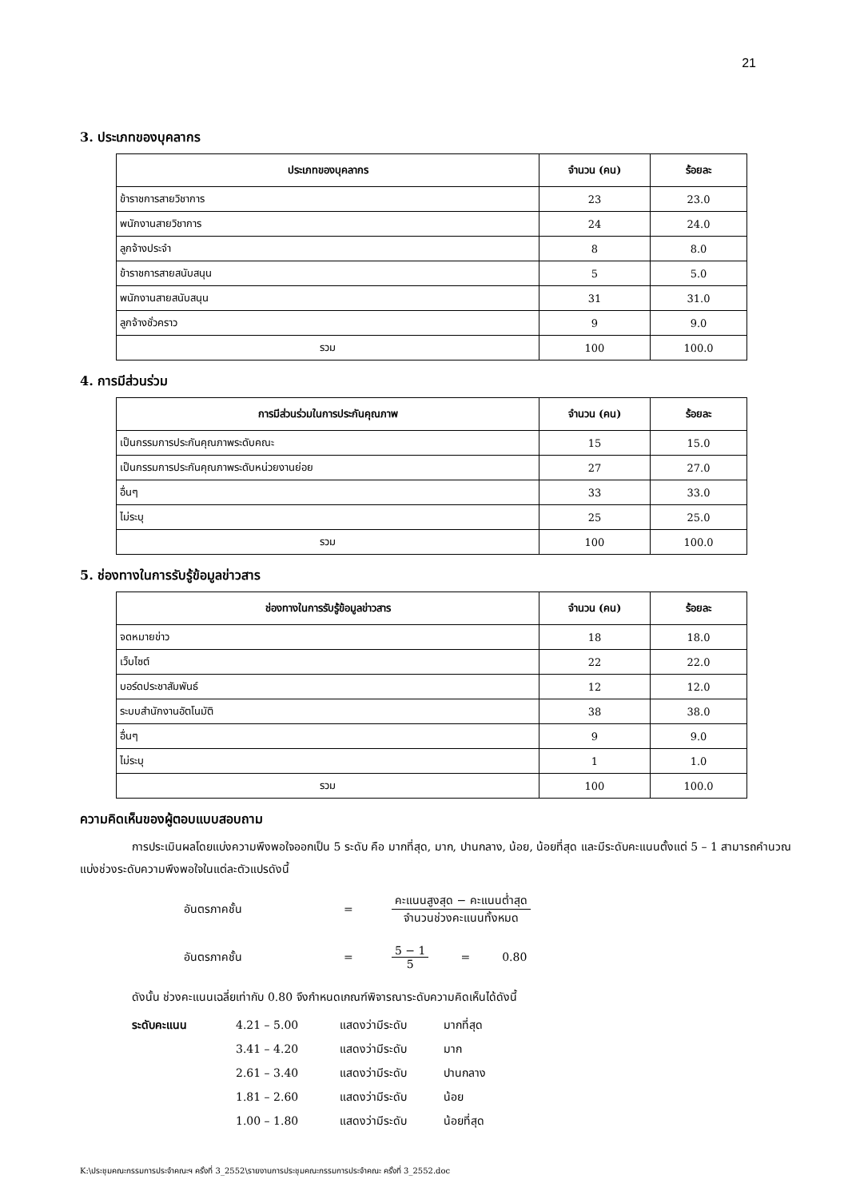21
3. ประเภทของบุคลากร
| ประเภทของบุคลากร | จำนวน (คน) | ร้อยละ |
| --- | --- | --- |
| ข้าราชการสายวิชาการ | 23 | 23.0 |
| พนักงานสายวิชาการ | 24 | 24.0 |
| ลูกจ้างประจำ | 8 | 8.0 |
| ข้าราชการสายสนับสนุน | 5 | 5.0 |
| พนักงานสายสนับสนุน | 31 | 31.0 |
| ลูกจ้างชั่วคราว | 9 | 9.0 |
| รวม | 100 | 100.0 |
4. การมีส่วนร่วม
| การมีส่วนร่วมในการประกันคุณภาพ | จำนวน (คน) | ร้อยละ |
| --- | --- | --- |
| เป็นกรรมการประกันคุณภาพระดับคณะ | 15 | 15.0 |
| เป็นกรรมการประกันคุณภาพระดับหน่วยงานย่อย | 27 | 27.0 |
| อื่นๆ | 33 | 33.0 |
| ไม่ระบุ | 25 | 25.0 |
| รวม | 100 | 100.0 |
5. ช่องทางในการรับรู้ข้อมูลข่าวสาร
| ช่องทางในการรับรู้ข้อมูลข่าวสาร | จำนวน (คน) | ร้อยละ |
| --- | --- | --- |
| จดหมายข่าว | 18 | 18.0 |
| เว็บไซต์ | 22 | 22.0 |
| บอร์ดประชาสัมพันธ์ | 12 | 12.0 |
| ระบบสำนักงานอัตโนมัติ | 38 | 38.0 |
| อื่นๆ | 9 | 9.0 |
| ไม่ระบุ | 1 | 1.0 |
| รวม | 100 | 100.0 |
ความคิดเห็นของผู้ตอบแบบสอบถาม
การประเมินผลโดยแบ่งความพึงพอใจออกเป็น 5 ระดับ คือ มากที่สุด, มาก, ปานกลาง, น้อย, น้อยที่สุด และมีระดับคะแนนตั้งแต่ 5 – 1 สามารถคำนวณแบ่งช่วงระดับความพึงพอใจในแต่ละตัวแปรดังนี้
อันตรภาคชั้น = คะแนนสูงสุด − คะแนนต่ำสุด จำนวนช่วงคะแนนทั้งหมด
อันตรภาคชั้น = 5 − 1 5 = 0.80
ดังนั้น ช่วงคะแนนเฉลี่ยเท่ากับ 0.80 จึงกำหนดเกณฑ์พิจารณาระดับความคิดเห็นได้ดังนี้
ระดับคะแนน 4.21 – 5.00 แสดงว่ามีระดับ มากที่สุด 3.41 – 4.20 แสดงว่ามีระดับ มาก 2.61 – 3.40 แสดงว่ามีระดับ ปานกลาง 1.81 – 2.60 แสดงว่ามีระดับ น้อย 1.00 – 1.80 แสดงว่ามีระดับ น้อยที่สุด
K:\ประชุมคณะกรรมการประจำคณะฯ ครั้งที่ 3_2552\รายงานการประชุมคณะกรรมการประจำคณะ ครั้งที่ 3_2552.doc